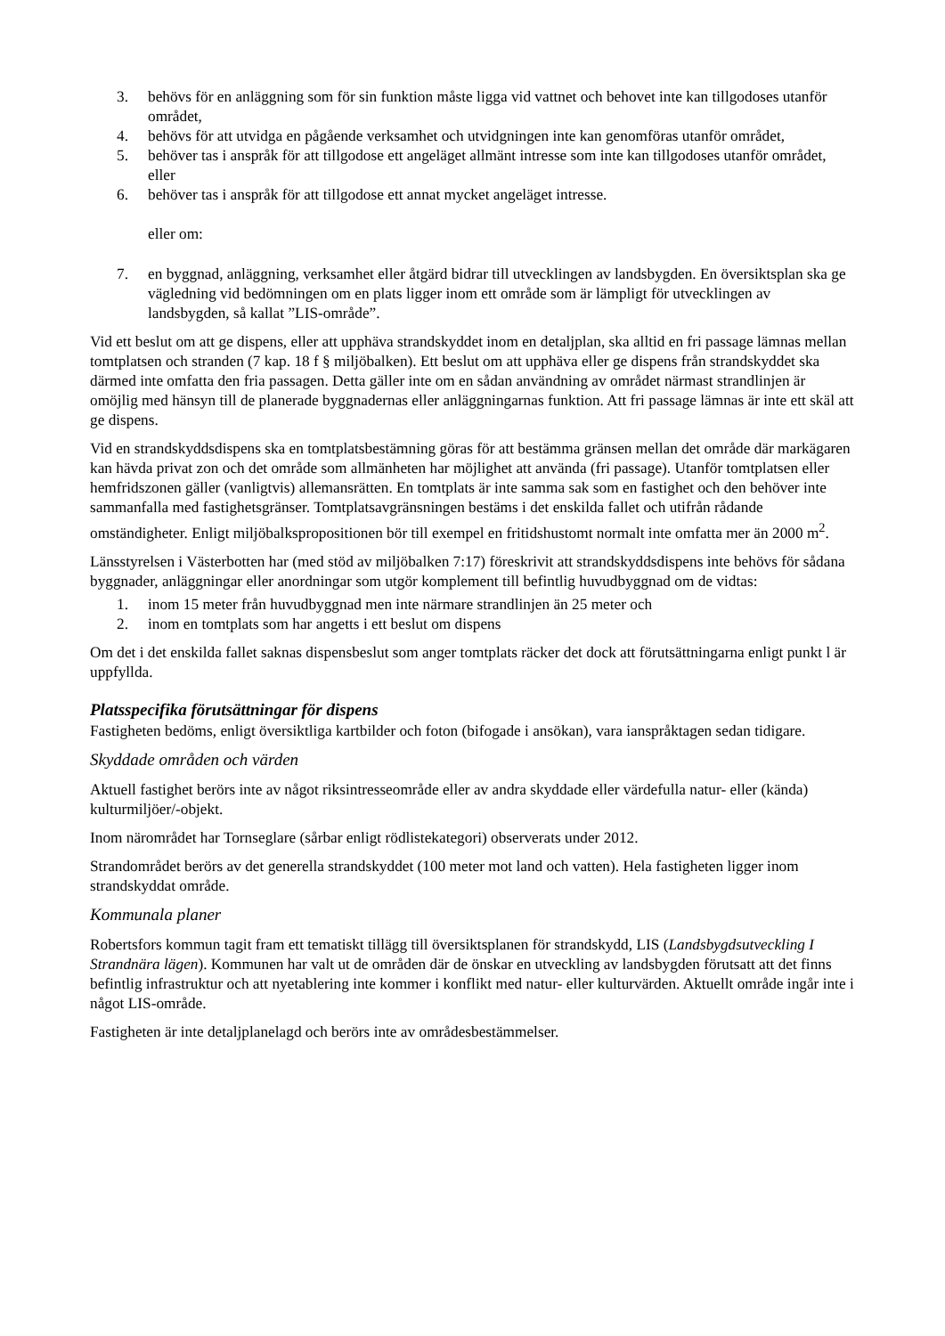3. behövs för en anläggning som för sin funktion måste ligga vid vattnet och behovet inte kan tillgodoses utanför området,
4. behövs för att utvidga en pågående verksamhet och utvidgningen inte kan genomföras utanför området,
5. behöver tas i anspråk för att tillgodose ett angeläget allmänt intresse som inte kan tillgodoses utanför området, eller
6. behöver tas i anspråk för att tillgodose ett annat mycket angeläget intresse.
eller om:
7. en byggnad, anläggning, verksamhet eller åtgärd bidrar till utvecklingen av landsbygden. En översiktsplan ska ge vägledning vid bedömningen om en plats ligger inom ett område som är lämpligt för utvecklingen av landsbygden, så kallat ”LIS-område”.
Vid ett beslut om att ge dispens, eller att upphäva strandskyddet inom en detaljplan, ska alltid en fri passage lämnas mellan tomtplatsen och stranden (7 kap. 18 f § miljöbalken). Ett beslut om att upphäva eller ge dispens från strandskyddet ska därmed inte omfatta den fria passagen. Detta gäller inte om en sådan användning av området närmast strandlinjen är omöjlig med hänsyn till de planerade byggnadernas eller anläggningarnas funktion. Att fri passage lämnas är inte ett skäl att ge dispens.
Vid en strandskyddsdispens ska en tomtplatsbestämning göras för att bestämma gränsen mellan det område där markägaren kan hävda privat zon och det område som allmänheten har möjlighet att använda (fri passage). Utanför tomtplatsen eller hemfridszonen gäller (vanligtvis) allemansrätten. En tomtplats är inte samma sak som en fastighet och den behöver inte sammanfalla med fastighetsgränser. Tomtplatsavgränsningen bestäms i det enskilda fallet och utifrån rådande omständigheter. Enligt miljöbalkspropositionen bör till exempel en fritidshustomt normalt inte omfatta mer än 2000 m<sup>2</sup>.
Länsstyrelsen i Västerbotten har (med stöd av miljöbalken 7:17) föreskrivit att strandskyddsdispens inte behövs för sådana byggnader, anläggningar eller anordningar som utgör komplement till befintlig huvudbyggnad om de vidtas:
1. inom 15 meter från huvudbyggnad men inte närmare strandlinjen än 25 meter och
2. inom en tomtplats som har angetts i ett beslut om dispens
Om det i det enskilda fallet saknas dispensbeslut som anger tomtplats räcker det dock att förutsättningarna enligt punkt l är uppfyllda.
Platsspecifika förutsättningar för dispens
Fastigheten bedöms, enligt översiktliga kartbilder och foton (bifogade i ansökan), vara ianspråktagen sedan tidigare.
Skyddade områden och värden
Aktuell fastighet berörs inte av något riksintresseområde eller av andra skyddade eller värdefulla natur- eller (kända) kulturmiljöer/-objekt.
Inom närområdet har Tornseglare (sårbar enligt rödlistekategori) observerats under 2012.
Strandområdet berörs av det generella strandskyddet (100 meter mot land och vatten). Hela fastigheten ligger inom strandskyddat område.
Kommunala planer
Robertsfors kommun tagit fram ett tematiskt tillägg till översiktsplanen för strandskydd, LIS (Landsbygdsutveckling I Strandnära lägen). Kommunen har valt ut de områden där de önskar en utveckling av landsbygden förutsatt att det finns befintlig infrastruktur och att nyetablering inte kommer i konflikt med natur- eller kulturvärden. Aktuellt område ingår inte i något LIS-område.
Fastigheten är inte detaljplanelagd och berörs inte av områdesbestämmelser.